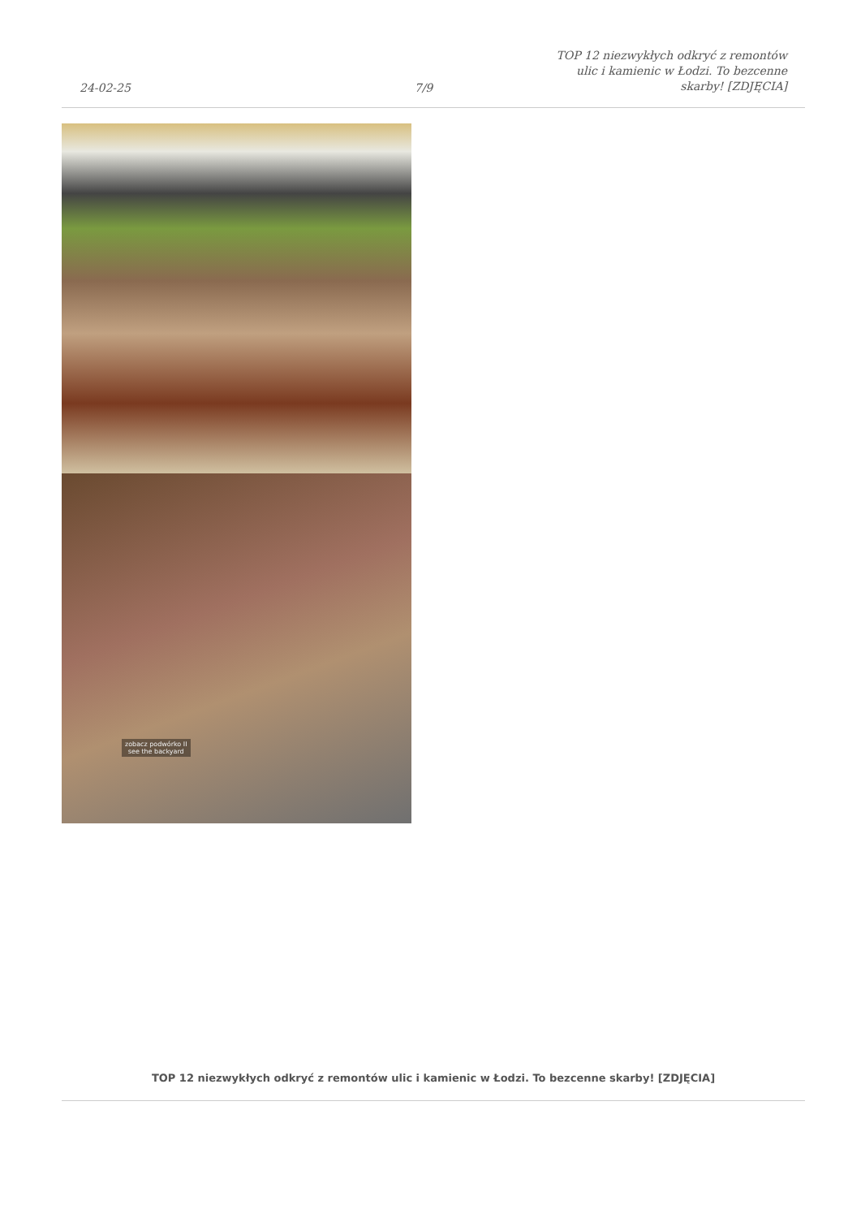24-02-25
7/9
TOP 12 niezwykłych odkryć z remontów ulic i kamienic w Łodzi. To bezcenne skarby! [ZDJĘCIA]
zobacz podwórko II
see the backyard
TOP 12 niezwykłych odkryć z remontów ulic i kamienic w Łodzi. To bezcenne skarby! [ZDJĘCIA]